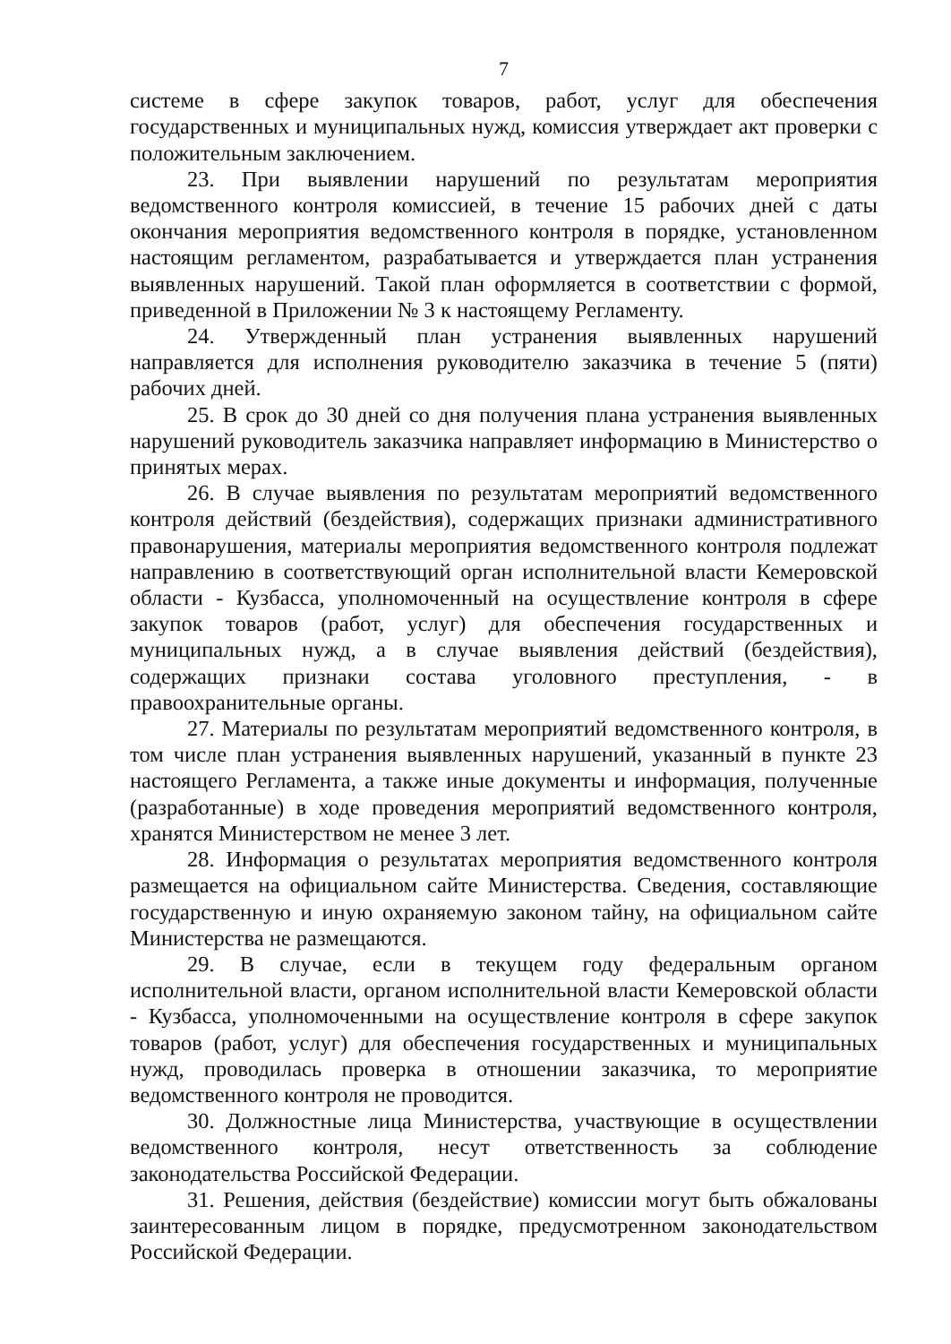7
системе в сфере закупок товаров, работ, услуг для обеспечения государственных и муниципальных нужд, комиссия утверждает акт проверки с положительным заключением.
23. При выявлении нарушений по результатам мероприятия ведомственного контроля комиссией, в течение 15 рабочих дней с даты окончания мероприятия ведомственного контроля в порядке, установленном настоящим регламентом, разрабатывается и утверждается план устранения выявленных нарушений. Такой план оформляется в соответствии с формой, приведенной в Приложении № 3 к настоящему Регламенту.
24. Утвержденный план устранения выявленных нарушений направляется для исполнения руководителю заказчика в течение 5 (пяти) рабочих дней.
25. В срок до 30 дней со дня получения плана устранения выявленных нарушений руководитель заказчика направляет информацию в Министерство о принятых мерах.
26. В случае выявления по результатам мероприятий ведомственного контроля действий (бездействия), содержащих признаки административного правонарушения, материалы мероприятия ведомственного контроля подлежат направлению в соответствующий орган исполнительной власти Кемеровской области - Кузбасса, уполномоченный на осуществление контроля в сфере закупок товаров (работ, услуг) для обеспечения государственных и муниципальных нужд, а в случае выявления действий (бездействия), содержащих признаки состава уголовного преступления, - в правоохранительные органы.
27. Материалы по результатам мероприятий ведомственного контроля, в том числе план устранения выявленных нарушений, указанный в пункте 23 настоящего Регламента, а также иные документы и информация, полученные (разработанные) в ходе проведения мероприятий ведомственного контроля, хранятся Министерством не менее 3 лет.
28. Информация о результатах мероприятия ведомственного контроля размещается на официальном сайте Министерства. Сведения, составляющие государственную и иную охраняемую законом тайну, на официальном сайте Министерства не размещаются.
29. В случае, если в текущем году федеральным органом исполнительной власти, органом исполнительной власти Кемеровской области - Кузбасса, уполномоченными на осуществление контроля в сфере закупок товаров (работ, услуг) для обеспечения государственных и муниципальных нужд, проводилась проверка в отношении заказчика, то мероприятие ведомственного контроля не проводится.
30. Должностные лица Министерства, участвующие в осуществлении ведомственного контроля, несут ответственность за соблюдение законодательства Российской Федерации.
31. Решения, действия (бездействие) комиссии могут быть обжалованы заинтересованным лицом в порядке, предусмотренном законодательством Российской Федерации.